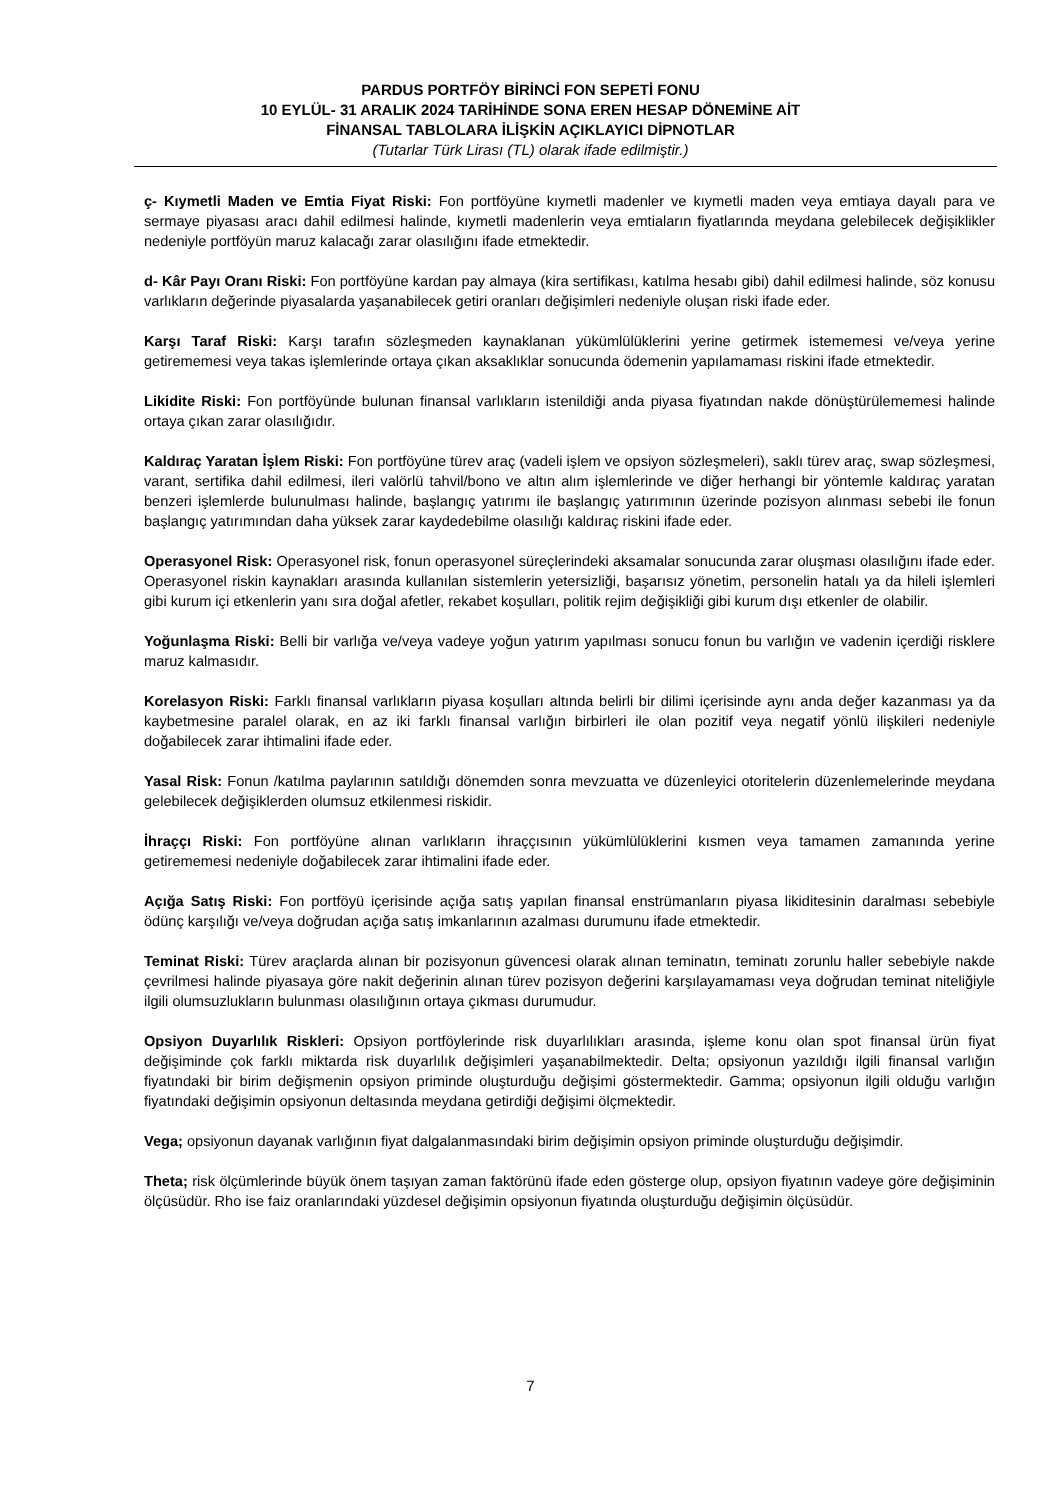PARDUS PORTFÖY BİRİNCİ FON SEPETİ FONU
10 EYLÜL- 31 ARALIK 2024 TARİHİNDE SONA EREN HESAP DÖNEMİNE AİT
FİNANSAL TABLOLARA İLİŞKİN AÇIKLAYICI DİPNOTLAR
(Tutarlar Türk Lirası (TL) olarak ifade edilmiştir.)
ç- Kıymetli Maden ve Emtia Fiyat Riski: Fon portföyüne kıymetli madenler ve kıymetli maden veya emtiaya dayalı para ve sermaye piyasası aracı dahil edilmesi halinde, kıymetli madenlerin veya emtiaların fiyatlarında meydana gelebilecek değişiklikler nedeniyle portföyün maruz kalacağı zarar olasılığını ifade etmektedir.
d- Kâr Payı Oranı Riski: Fon portföyüne kardan pay almaya (kira sertifikası, katılma hesabı gibi) dahil edilmesi halinde, söz konusu varlıkların değerinde piyasalarda yaşanabilecek getiri oranları değişimleri nedeniyle oluşan riski ifade eder.
Karşı Taraf Riski: Karşı tarafın sözleşmeden kaynaklanan yükümlülüklerini yerine getirmek istememesi ve/veya yerine getirememesi veya takas işlemlerinde ortaya çıkan aksaklıklar sonucunda ödemenin yapılamaması riskini ifade etmektedir.
Likidite Riski: Fon portföyünde bulunan finansal varlıkların istenildiği anda piyasa fiyatından nakde dönüştürülememesi halinde ortaya çıkan zarar olasılığıdır.
Kaldıraç Yaratan İşlem Riski: Fon portföyüne türev araç (vadeli işlem ve opsiyon sözleşmeleri), saklı türev araç, swap sözleşmesi, varant, sertifika dahil edilmesi, ileri valörlü tahvil/bono ve altın alım işlemlerinde ve diğer herhangi bir yöntemle kaldıraç yaratan benzeri işlemlerde bulunulması halinde, başlangıç yatırımı ile başlangıç yatırımının üzerinde pozisyon alınması sebebi ile fonun başlangıç yatırımından daha yüksek zarar kaydedebilme olasılığı kaldıraç riskini ifade eder.
Operasyonel Risk: Operasyonel risk, fonun operasyonel süreçlerindeki aksamalar sonucunda zarar oluşması olasılığını ifade eder. Operasyonel riskin kaynakları arasında kullanılan sistemlerin yetersizliği, başarısız yönetim, personelin hatalı ya da hileli işlemleri gibi kurum içi etkenlerin yanı sıra doğal afetler, rekabet koşulları, politik rejim değişikliği gibi kurum dışı etkenler de olabilir.
Yoğunlaşma Riski: Belli bir varlığa ve/veya vadeye yoğun yatırım yapılması sonucu fonun bu varlığın ve vadenin içerdiği risklere maruz kalmasıdır.
Korelasyon Riski: Farklı finansal varlıkların piyasa koşulları altında belirli bir dilimi içerisinde aynı anda değer kazanması ya da kaybetmesine paralel olarak, en az iki farklı finansal varlığın birbirleri ile olan pozitif veya negatif yönlü ilişkileri nedeniyle doğabilecek zarar ihtimalini ifade eder.
Yasal Risk: Fonun /katılma paylarının satıldığı dönemden sonra mevzuatta ve düzenleyici otoritelerin düzenlemelerinde meydana gelebilecek değişiklerden olumsuz etkilenmesi riskidir.
İhraççı Riski: Fon portföyüne alınan varlıkların ihraççısının yükümlülüklerini kısmen veya tamamen zamanında yerine getirememesi nedeniyle doğabilecek zarar ihtimalini ifade eder.
Açığa Satış Riski: Fon portföyü içerisinde açığa satış yapılan finansal enstrümanların piyasa likiditesinin daralması sebebiyle ödünç karşılığı ve/veya doğrudan açığa satış imkanlarının azalması durumunu ifade etmektedir.
Teminat Riski: Türev araçlarda alınan bir pozisyonun güvencesi olarak alınan teminatın, teminatı zorunlu haller sebebiyle nakde çevrilmesi halinde piyasaya göre nakit değerinin alınan türev pozisyon değerini karşılayamaması veya doğrudan teminat niteliğiyle ilgili olumsuzlukların bulunması olasılığının ortaya çıkması durumudur.
Opsiyon Duyarlılık Riskleri: Opsiyon portföylerinde risk duyarlılıkları arasında, işleme konu olan spot finansal ürün fiyat değişiminde çok farklı miktarda risk duyarlılık değişimleri yaşanabilmektedir. Delta; opsiyonun yazıldığı ilgili finansal varlığın fiyatındaki bir birim değişmenin opsiyon priminde oluşturduğu değişimi göstermektedir. Gamma; opsiyonun ilgili olduğu varlığın fiyatındaki değişimin opsiyonun deltasında meydana getirdiği değişimi ölçmektedir.
Vega; opsiyonun dayanak varlığının fiyat dalgalanmasındaki birim değişimin opsiyon priminde oluşturduğu değişimdir.
Theta; risk ölçümlerinde büyük önem taşıyan zaman faktörünü ifade eden gösterge olup, opsiyon fiyatının vadeye göre değişiminin ölçüsüdür. Rho ise faiz oranlarındaki yüzdesel değişimin opsiyonun fiyatında oluşturduğu değişimin ölçüsüdür.
7